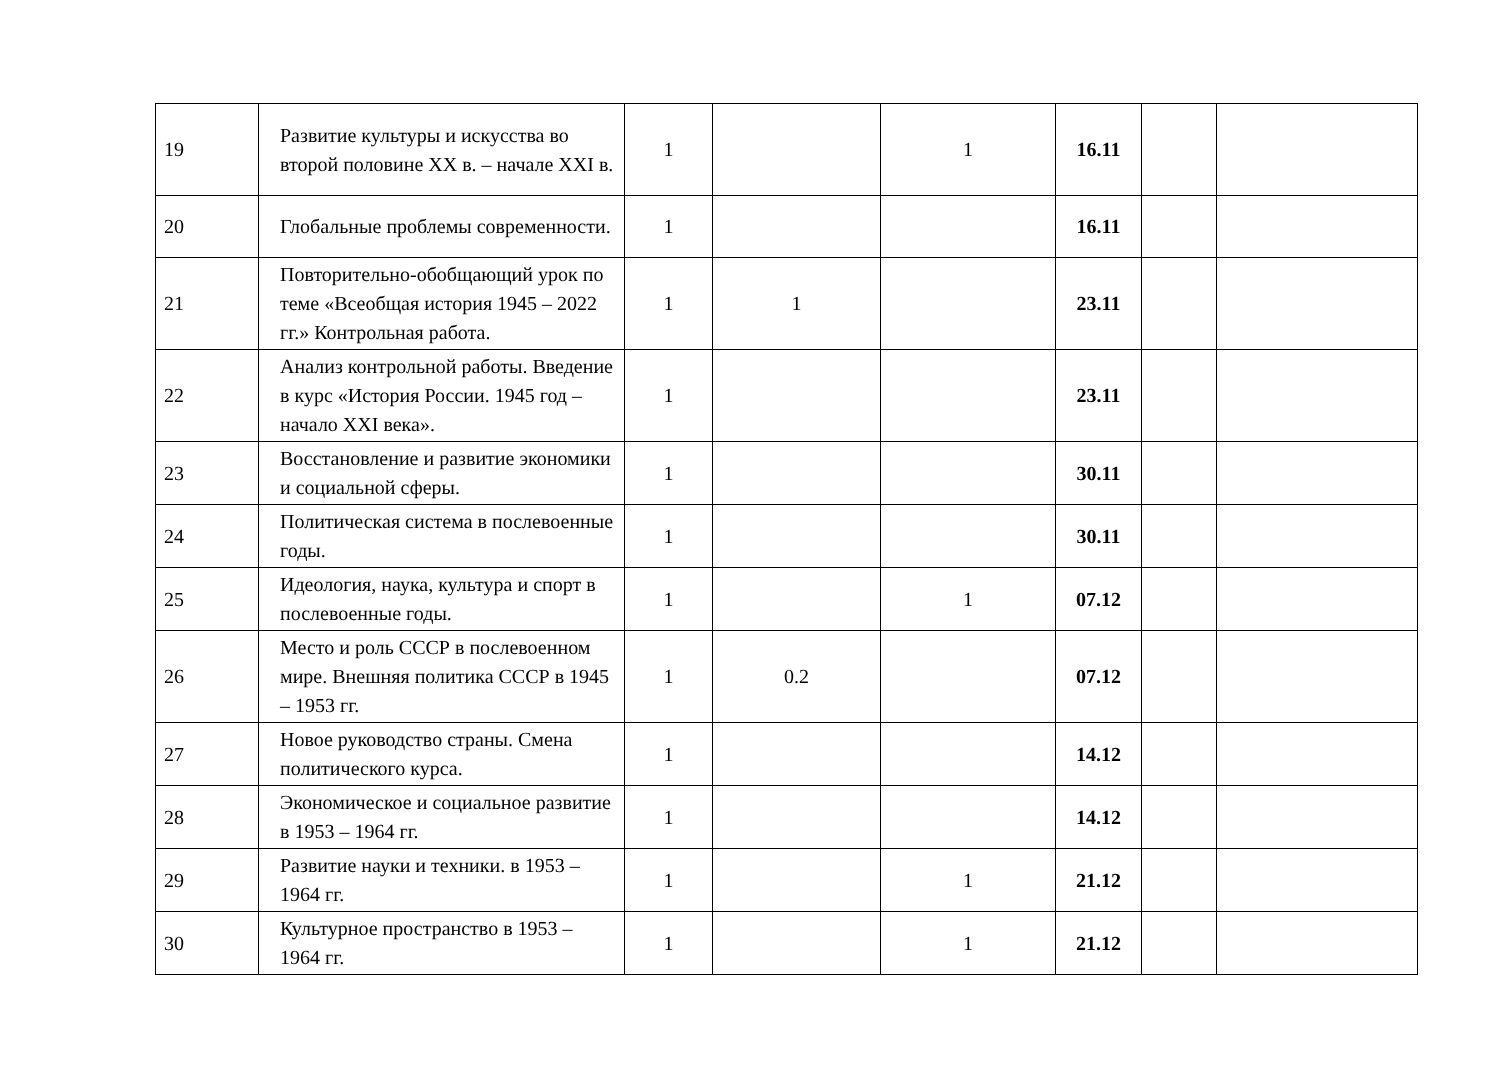| 19 | Развитие культуры и искусства во второй половине XX в. – начале XXI в. | 1 | | 1 | 16.11 | | |
| 20 | Глобальные проблемы современности. | 1 | | | 16.11 | | |
| 21 | Повторительно-обобщающий урок по теме «Всеобщая история 1945 – 2022 гг.» Контрольная работа. | 1 | 1 | | 23.11 | | |
| 22 | Анализ контрольной работы. Введение в курс «История России. 1945 год – начало XXI века». | 1 | | | 23.11 | | |
| 23 | Восстановление и развитие экономики и социальной сферы. | 1 | | | 30.11 | | |
| 24 | Политическая система в послевоенные годы. | 1 | | | 30.11 | | |
| 25 | Идеология, наука, культура и спорт в послевоенные годы. | 1 | | 1 | 07.12 | | |
| 26 | Место и роль СССР в послевоенном мире. Внешняя политика СССР в 1945 – 1953 гг. | 1 | 0.2 | | 07.12 | | |
| 27 | Новое руководство страны. Смена политического курса. | 1 | | | 14.12 | | |
| 28 | Экономическое и социальное развитие в 1953 – 1964 гг. | 1 | | | 14.12 | | |
| 29 | Развитие науки и техники. в 1953 – 1964 гг. | 1 | | 1 | 21.12 | | |
| 30 | Культурное пространство в 1953 – 1964 гг. | 1 | | 1 | 21.12 | | |